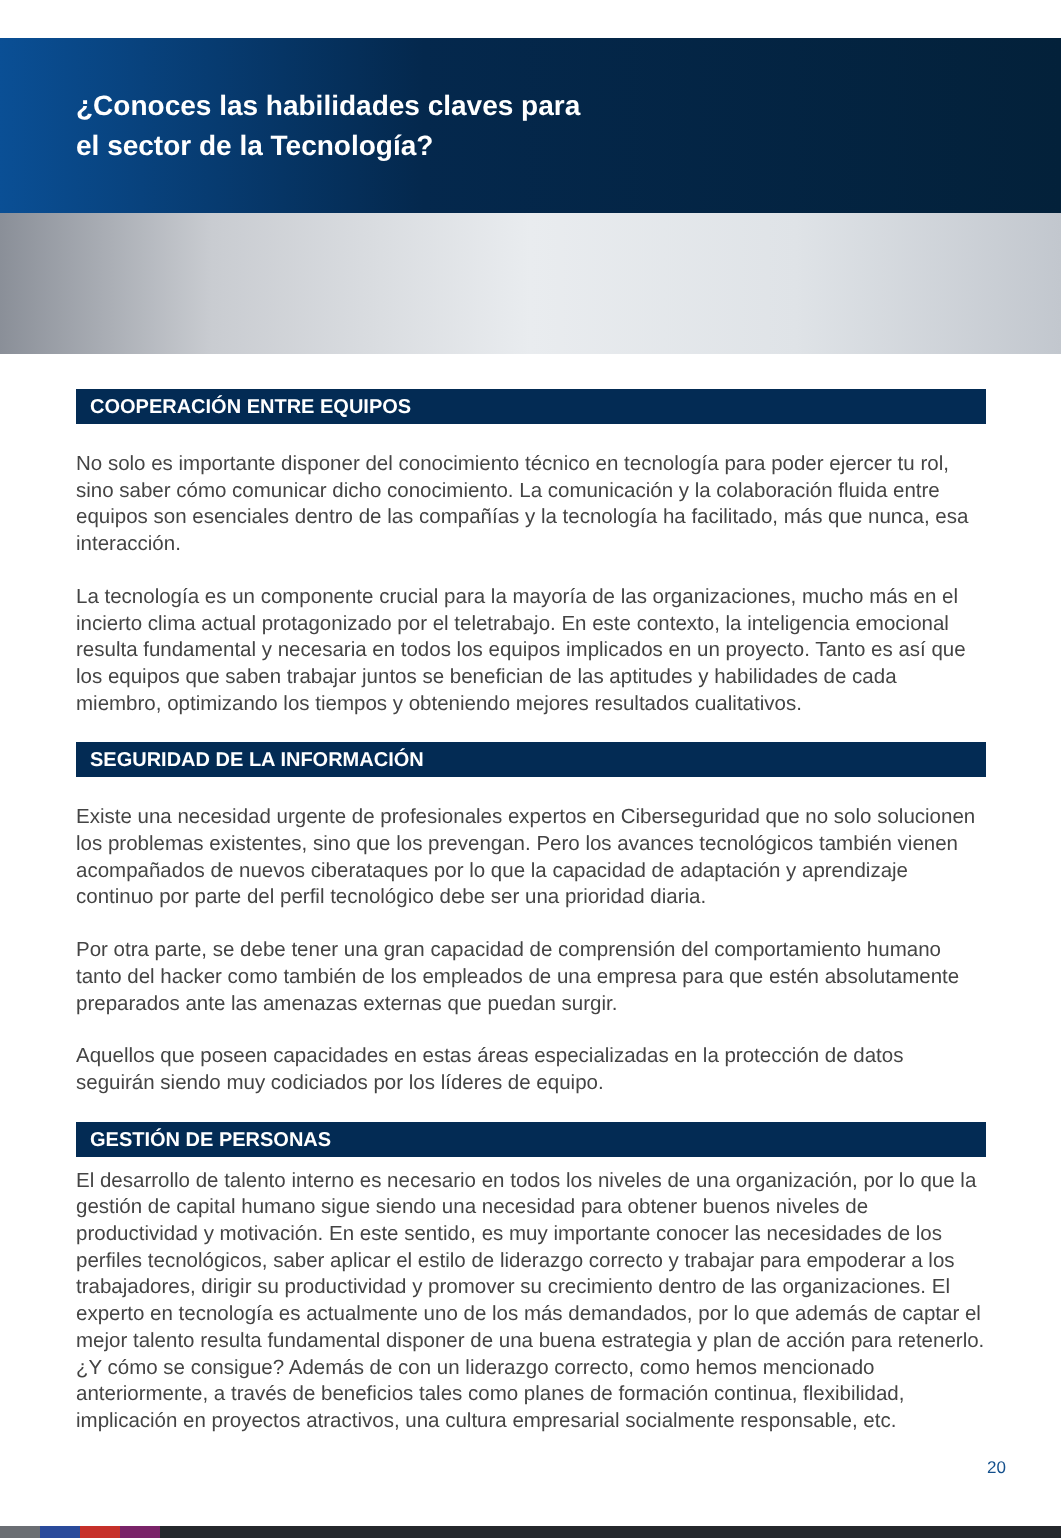¿Conoces las habilidades claves para
el sector de la Tecnología?
COOPERACIÓN ENTRE EQUIPOS
No solo es importante disponer del conocimiento técnico en tecnología para poder ejercer tu rol, sino saber cómo comunicar dicho conocimiento. La comunicación y la colaboración fluida entre equipos son esenciales dentro de las compañías y la tecnología ha facilitado, más que nunca, esa interacción.
La tecnología es un componente crucial para la mayoría de las organizaciones, mucho más en el incierto clima actual protagonizado por el teletrabajo. En este contexto, la inteligencia emocional resulta fundamental y necesaria en todos los equipos implicados en un proyecto. Tanto es así que los equipos que saben trabajar juntos se benefician de las aptitudes y habilidades de cada miembro, optimizando los tiempos y obteniendo mejores resultados cualitativos.
SEGURIDAD DE LA INFORMACIÓN
Existe una necesidad urgente de profesionales expertos en Ciberseguridad que no solo solucionen los problemas existentes, sino que los prevengan. Pero los avances tecnológicos también vienen acompañados de nuevos ciberataques por lo que la capacidad de adaptación y aprendizaje continuo por parte del perfil tecnológico debe ser una prioridad diaria.
Por otra parte, se debe tener una gran capacidad de comprensión del comportamiento humano tanto del hacker como también de los empleados de una empresa para que estén absolutamente preparados ante las amenazas externas que puedan surgir.
Aquellos que poseen capacidades en estas áreas especializadas en la protección de datos seguirán siendo muy codiciados por los líderes de equipo.
GESTIÓN DE PERSONAS
El desarrollo de talento interno es necesario en todos los niveles de una organización, por lo que la gestión de capital humano sigue siendo una necesidad para obtener buenos niveles de productividad y motivación. En este sentido, es muy importante conocer las necesidades de los perfiles tecnológicos, saber aplicar el estilo de liderazgo correcto y trabajar para empoderar a los trabajadores, dirigir su productividad y promover su crecimiento dentro de las organizaciones. El experto en tecnología es actualmente uno de los más demandados, por lo que además de captar el mejor talento resulta fundamental disponer de una buena estrategia y plan de acción para retenerlo. ¿Y cómo se consigue? Además de con un liderazgo correcto, como hemos mencionado anteriormente, a través de beneficios tales como planes de formación continua, flexibilidad, implicación en proyectos atractivos, una cultura empresarial socialmente responsable, etc.
20